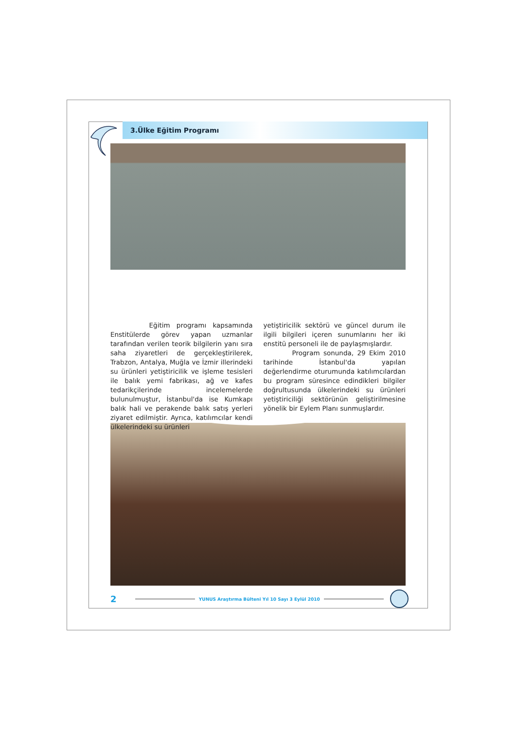3.Ülke Eğitim Programı
Eğitim programı kapsamında Enstitülerde görev yapan uzmanlar tarafından verilen teorik bilgilerin yanı sıra saha ziyaretleri de gerçekleştirilerek, Trabzon, Antalya, Muğla ve İzmir illerindeki su ürünleri yetiştiricilik ve işleme tesisleri ile balık yemi fabrikası, ağ ve kafes tedarikçilerinde incelemelerde bulunulmuştur, İstanbul'da ise Kumkapı balık hali ve perakende balık satış yerleri ziyaret edilmiştir. Ayrıca, katılımcılar kendi ülkelerindeki su ürünleri
yetiştiricilik sektörü ve güncel durum ile ilgili bilgileri içeren sunumlarını her iki enstitü personeli ile de paylaşmışlardır.
Program sonunda, 29 Ekim 2010 tarihinde İstanbul'da yapılan değerlendirme oturumunda katılımcılardan bu program süresince edindikleri bilgiler doğrultusunda ülkelerindeki su ürünleri yetiştiriciliği sektörünün geliştirilmesine yönelik bir Eylem Planı sunmuşlardır.
2 YUNUS Araştırma Bülteni Yıl 10 Sayı 3 Eylül 2010